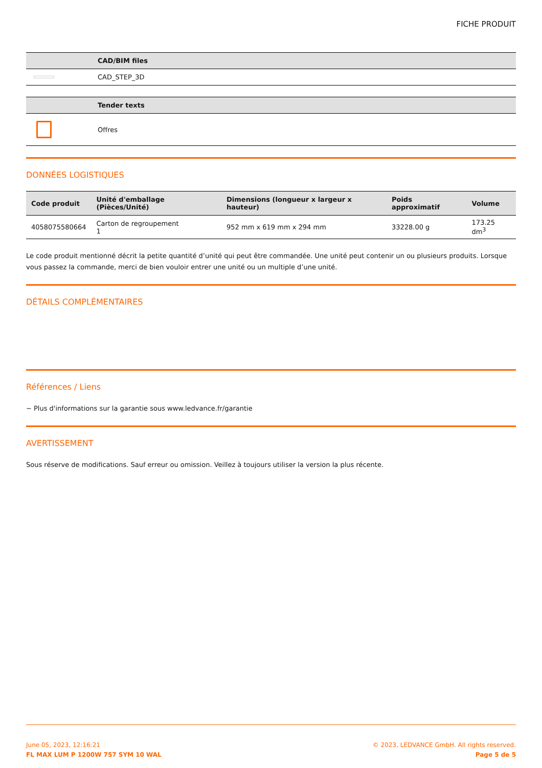FICHE PRODUIT
| | CAD/BIM files |
| --- | --- |
| | CAD_STEP_3D |
| | Tender texts |
| --- | --- |
| | Offres |
DONNÉES LOGISTIQUES
| Code produit | Unité d'emballage (Pièces/Unité) | Dimensions (longueur x largeur x hauteur) | Poids approximatif | Volume |
| --- | --- | --- | --- | --- |
| 4058075580664 | Carton de regroupement 1 | 952 mm x 619 mm x 294 mm | 33228.00 g | 173.25 dm<sup>3</sup> |
Le code produit mentionné décrit la petite quantité d’unité qui peut être commandée. Une unité peut contenir un ou plusieurs produits. Lorsque vous passez la commande, merci de bien vouloir entrer une unité ou un multiple d’une unité.
DÉTAILS COMPLÉMENTAIRES
Références / Liens
− Plus d'informations sur la garantie sous www.ledvance.fr/garantie
AVERTISSEMENT
Sous réserve de modifications. Sauf erreur ou omission. Veillez à toujours utiliser la version la plus récente.
June 05, 2023, 12:16:21
FL MAX LUM P 1200W 757 SYM 10 WAL
© 2023, LEDVANCE GmbH. All rights reserved.
Page 5 de 5